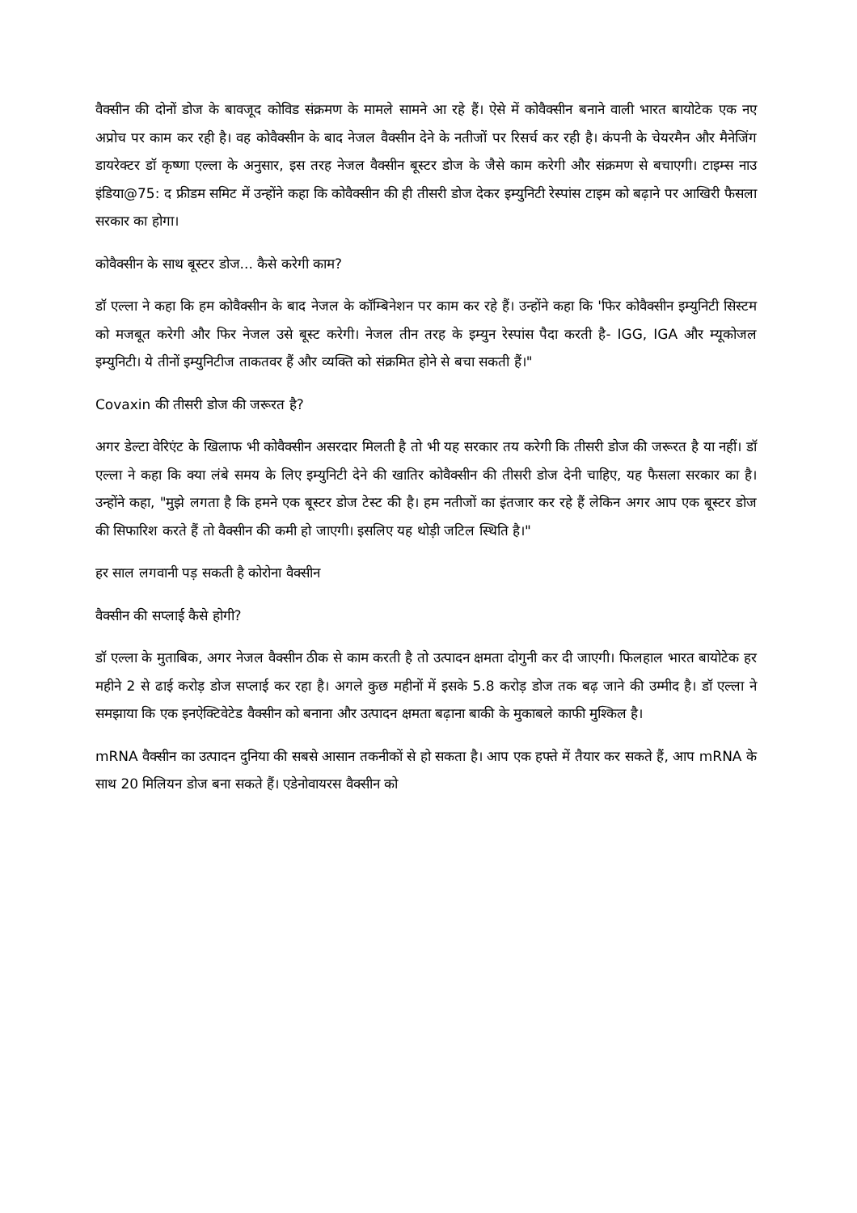वैक्सीन की दोनों डोज के बावजूद कोविड संक्रमण के मामले सामने आ रहे हैं। ऐसे में कोवैक्सीन बनाने वाली भारत बायोटेक एक नए अप्रोच पर काम कर रही है। वह कोवैक्सीन के बाद नेजल वैक्सीन देने के नतीजों पर रिसर्च कर रही है। कंपनी के चेयरमैन और मैनेजिंग डायरेक्टर डॉ कृष्णा एल्ला के अनुसार, इस तरह नेजल वैक्सीन बूस्टर डोज के जैसे काम करेगी और संक्रमण से बचाएगी। टाइम्स नाउ इंडिया@75: द फ्रीडम समिट में उन्होंने कहा कि कोवैक्सीन की ही तीसरी डोज देकर इम्युनिटी रेस्पांस टाइम को बढ़ाने पर आखिरी फैसला सरकार का होगा।
कोवैक्सीन के साथ बूस्टर डोज... कैसे करेगी काम?
डॉ एल्ला ने कहा कि हम कोवैक्सीन के बाद नेजल के कॉम्बिनेशन पर काम कर रहे हैं। उन्होंने कहा कि 'फिर कोवैक्सीन इम्युनिटी सिस्टम को मजबूत करेगी और फिर नेजल उसे बूस्ट करेगी। नेजल तीन तरह के इम्युन रेस्पांस पैदा करती है- IGG, IGA और म्यूकोजल इम्युनिटी। ये तीनों इम्युनिटीज ताकतवर हैं और व्यक्ति को संक्रमित होने से बचा सकती हैं।"
Covaxin की तीसरी डोज की जरूरत है?
अगर डेल्टा वेरिएंट के खिलाफ भी कोवैक्सीन असरदार मिलती है तो भी यह सरकार तय करेगी कि तीसरी डोज की जरूरत है या नहीं। डॉ एल्ला ने कहा कि क्या लंबे समय के लिए इम्युनिटी देने की खातिर कोवैक्सीन की तीसरी डोज देनी चाहिए, यह फैसला सरकार का है। उन्होंने कहा, "मुझे लगता है कि हमने एक बूस्टर डोज टेस्ट की है। हम नतीजों का इंतजार कर रहे हैं लेकिन अगर आप एक बूस्टर डोज की सिफारिश करते हैं तो वैक्सीन की कमी हो जाएगी। इसलिए यह थोड़ी जटिल स्थिति है।"
हर साल लगवानी पड़ सकती है कोरोना वैक्सीन
वैक्सीन की सप्लाई कैसे होगी?
डॉ एल्ला के मुताबिक, अगर नेजल वैक्सीन ठीक से काम करती है तो उत्पादन क्षमता दोगुनी कर दी जाएगी। फिलहाल भारत बायोटेक हर महीने 2 से ढाई करोड़ डोज सप्लाई कर रहा है। अगले कुछ महीनों में इसके 5.8 करोड़ डोज तक बढ़ जाने की उम्मीद है। डॉ एल्ला ने समझाया कि एक इनऐक्टिवेटेड वैक्सीन को बनाना और उत्पादन क्षमता बढ़ाना बाकी के मुकाबले काफी मुश्किल है।
mRNA वैक्सीन का उत्पादन दुनिया की सबसे आसान तकनीकों से हो सकता है। आप एक हफ्ते में तैयार कर सकते हैं, आप mRNA के साथ 20 मिलियन डोज बना सकते हैं। एडेनोवायरस वैक्सीन को